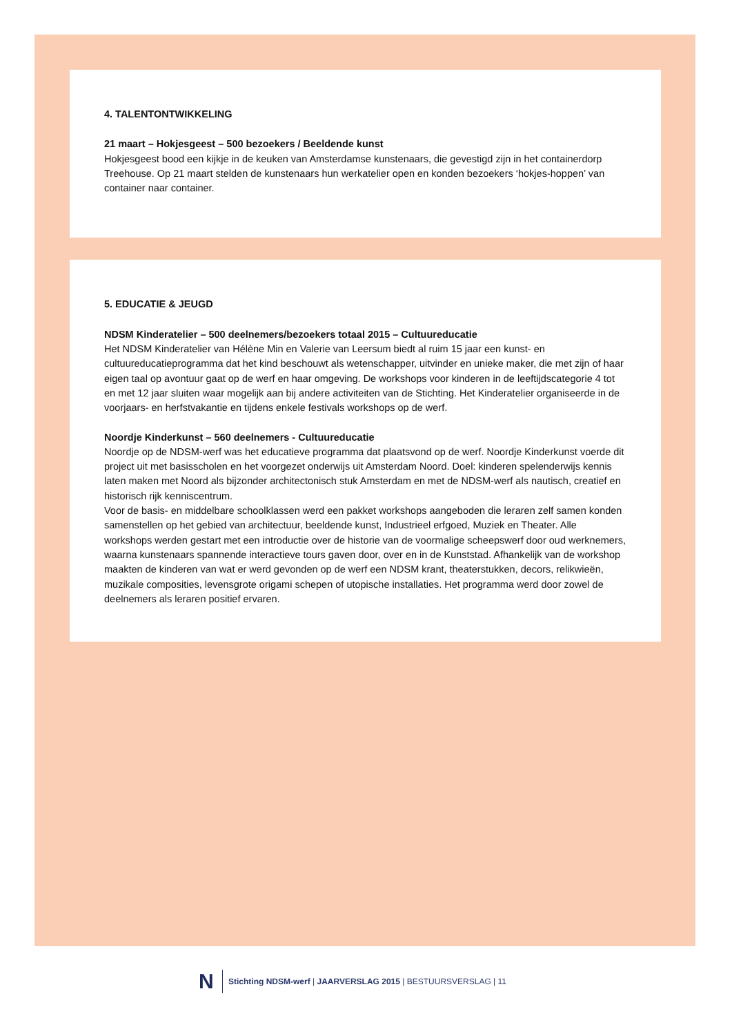4. TALENTONTWIKKELING
21 maart – Hokjesgeest – 500 bezoekers / Beeldende kunst
Hokjesgeest bood een kijkje in de keuken van Amsterdamse kunstenaars, die gevestigd zijn in het containerdorp Treehouse. Op 21 maart stelden de kunstenaars hun werkatelier open en konden bezoekers ‘hokjes-hoppen’ van container naar container.
5. EDUCATIE & JEUGD
NDSM Kinderatelier – 500 deelnemers/bezoekers totaal 2015 – Cultuureducatie
Het NDSM Kinderatelier van Hélène Min en Valerie van Leersum biedt al ruim 15 jaar een kunst- en cultuureducatieprogramma dat het kind beschouwt als wetenschapper, uitvinder en unieke maker, die met zijn of haar eigen taal op avontuur gaat op de werf en haar omgeving. De workshops voor kinderen in de leeftijdscategorie 4 tot en met 12 jaar sluiten waar mogelijk aan bij andere activiteiten van de Stichting. Het Kinderatelier organiseerde in de voorjaars- en herfstvakantie en tijdens enkele festivals workshops op de werf.
Noordje Kinderkunst – 560 deelnemers - Cultuureducatie
Noordje op de NDSM-werf was het educatieve programma dat plaatsvond op de werf. Noordje Kinderkunst voerde dit project uit met basisscholen en het voorgezet onderwijs uit Amsterdam Noord. Doel: kinderen spelenderwijs kennis laten maken met Noord als bijzonder architectonisch stuk Amsterdam en met de NDSM-werf als nautisch, creatief en historisch rijk kenniscentrum.
Voor de basis- en middelbare schoolklassen werd een pakket workshops aangeboden die leraren zelf samen konden samenstellen op het gebied van architectuur, beeldende kunst, Industrieel erfgoed, Muziek en Theater. Alle workshops werden gestart met een introductie over de historie van de voormalige scheepswerf door oud werknemers, waarna kunstenaars spannende interactieve tours gaven door, over en in de Kunststad. Afhankelijk van de workshop maakten de kinderen van wat er werd gevonden op de werf een NDSM krant, theaterstukken, decors, relikwieën, muzikale composities, levensgrote origami schepen of utopische installaties. Het programma werd door zowel de deelnemers als leraren positief ervaren.
N
Stichting NDSM-werf | JAARVERSLAG 2015 | BESTUURSVERSLAG | 11